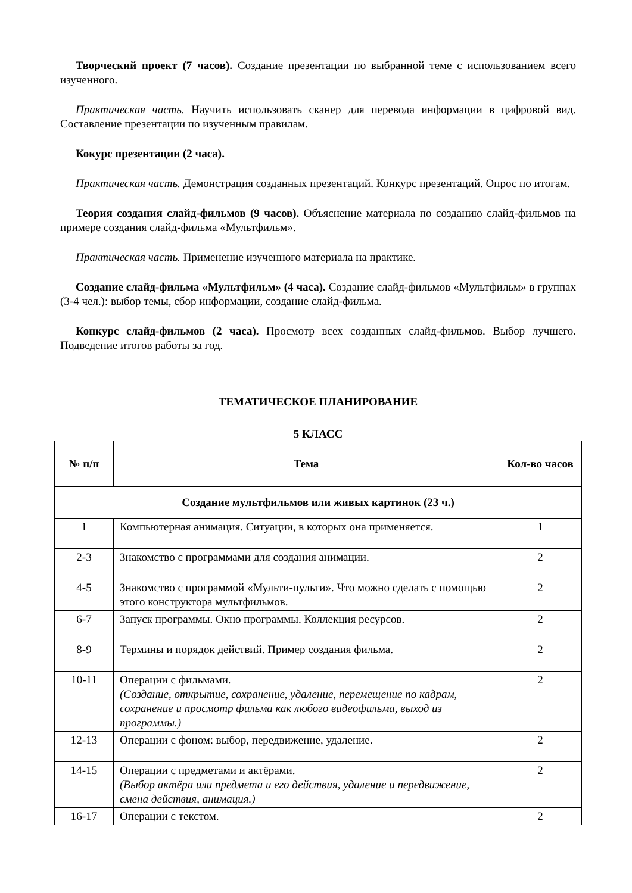Творческий проект (7 часов). Создание презентации по выбранной теме с использованием всего изученного.
Практическая часть. Научить использовать сканер для перевода информации в цифровой вид. Составление презентации по изученным правилам.
Кокурс презентации (2 часа).
Практическая часть. Демонстрация созданных презентаций. Конкурс презентаций. Опрос по итогам.
Теория создания слайд-фильмов (9 часов). Объяснение материала по созданию слайд-фильмов на примере создания слайд-фильма «Мультфильм».
Практическая часть. Применение изученного материала на практике.
Создание слайд-фильма «Мультфильм» (4 часа). Создание слайд-фильмов «Мультфильм» в группах (3-4 чел.): выбор темы, сбор информации, создание слайд-фильма.
Конкурс слайд-фильмов (2 часа). Просмотр всех созданных слайд-фильмов. Выбор лучшего. Подведение итогов работы за год.
ТЕМАТИЧЕСКОЕ ПЛАНИРОВАНИЕ
5 КЛАСС
| № п/п | Тема | Кол-во часов |
| --- | --- | --- |
| Создание мультфильмов или живых картинок (23 ч.) | | |
| 1 | Компьютерная анимация. Ситуации, в которых она применяется. | 1 |
| 2-3 | Знакомство с программами для создания анимации. | 2 |
| 4-5 | Знакомство с программой «Мульти-пульти». Что можно сделать с помощью этого конструктора мультфильмов. | 2 |
| 6-7 | Запуск программы. Окно программы. Коллекция ресурсов. | 2 |
| 8-9 | Термины и порядок действий. Пример создания фильма. | 2 |
| 10-11 | Операции с фильмами. (Создание, открытие, сохранение, удаление, перемещение по кадрам, сохранение и просмотр фильма как любого видеофильма, выход из программы.) | 2 |
| 12-13 | Операции с фоном: выбор, передвижение, удаление. | 2 |
| 14-15 | Операции с предметами и актёрами. (Выбор актёра или предмета и его действия, удаление и передвижение, смена действия, анимация.) | 2 |
| 16-17 | Операции с текстом. | 2 |